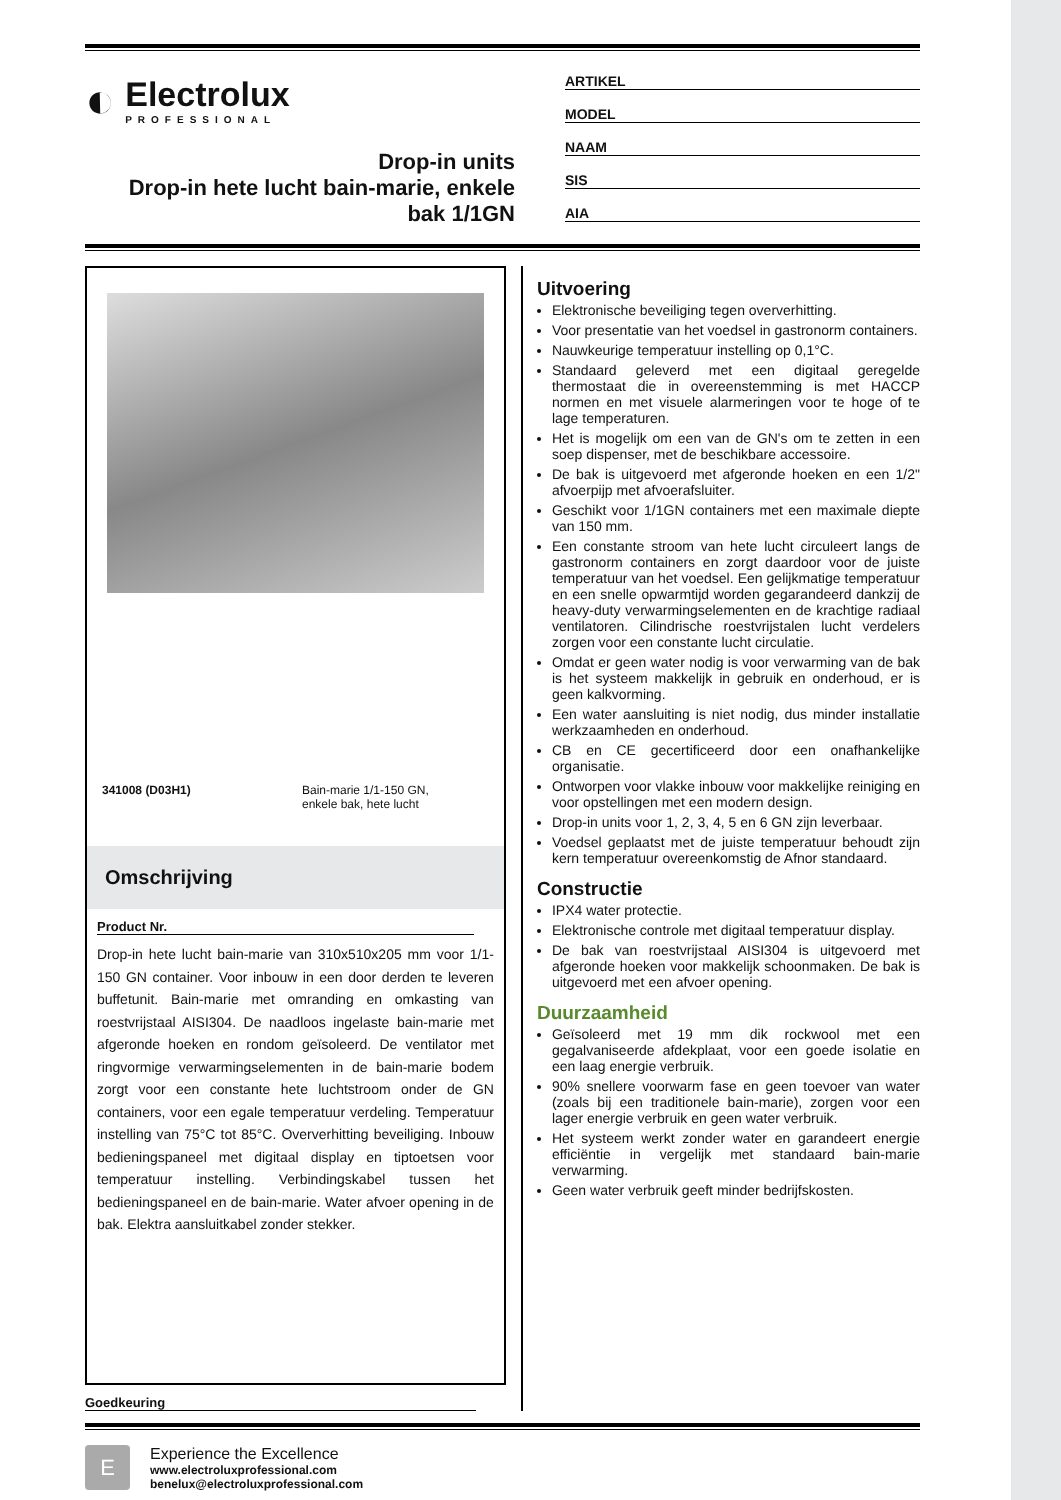◐
Electrolux
PROFESSIONAL
Drop-in units
Drop-in hete lucht bain-marie, enkele bak 1/1GN
ARTIKEL
MODEL
NAAM
SIS
AIA
341008 (D03H1) Bain-marie 1/1-150 GN,
enkele bak, hete lucht
Omschrijving
Product Nr.
Drop-in hete lucht bain-marie van 310x510x205 mm voor 1/1-150 GN container. Voor inbouw in een door derden te leveren buffetunit. Bain-marie met omranding en omkasting van roestvrijstaal AISI304. De naadloos ingelaste bain-marie met afgeronde hoeken en rondom geïsoleerd. De ventilator met ringvormige verwarmingselementen in de bain-marie bodem zorgt voor een constante hete luchtstroom onder de GN containers, voor een egale temperatuur verdeling. Temperatuur instelling van 75°C tot 85°C. Oververhitting beveiliging. Inbouw bedieningspaneel met digitaal display en tiptoetsen voor temperatuur instelling. Verbindingskabel tussen het bedieningspaneel en de bain-marie. Water afvoer opening in de bak. Elektra aansluitkabel zonder stekker.
Goedkeuring
Uitvoering
Elektronische beveiliging tegen oververhitting.
Voor presentatie van het voedsel in gastronorm containers.
Nauwkeurige temperatuur instelling op 0,1°C.
Standaard geleverd met een digitaal geregelde thermostaat die in overeenstemming is met HACCP normen en met visuele alarmeringen voor te hoge of te lage temperaturen.
Het is mogelijk om een van de GN's om te zetten in een soep dispenser, met de beschikbare accessoire.
De bak is uitgevoerd met afgeronde hoeken en een 1/2" afvoerpijp met afvoerafsluiter.
Geschikt voor 1/1GN containers met een maximale diepte van 150 mm.
Een constante stroom van hete lucht circuleert langs de gastronorm containers en zorgt daardoor voor de juiste temperatuur van het voedsel. Een gelijkmatige temperatuur en een snelle opwarmtijd worden gegarandeerd dankzij de heavy-duty verwarmingselementen en de krachtige radiaal ventilatoren. Cilindrische roestvrijstalen lucht verdelers zorgen voor een constante lucht circulatie.
Omdat er geen water nodig is voor verwarming van de bak is het systeem makkelijk in gebruik en onderhoud, er is geen kalkvorming.
Een water aansluiting is niet nodig, dus minder installatie werkzaamheden en onderhoud.
CB en CE gecertificeerd door een onafhankelijke organisatie.
Ontworpen voor vlakke inbouw voor makkelijke reiniging en voor opstellingen met een modern design.
Drop-in units voor 1, 2, 3, 4, 5 en 6 GN zijn leverbaar.
Voedsel geplaatst met de juiste temperatuur behoudt zijn kern temperatuur overeenkomstig de Afnor standaard.
Constructie
IPX4 water protectie.
Elektronische controle met digitaal temperatuur display.
De bak van roestvrijstaal AISI304 is uitgevoerd met afgeronde hoeken voor makkelijk schoonmaken. De bak is uitgevoerd met een afvoer opening.
Duurzaamheid
Geïsoleerd met 19 mm dik rockwool met een gegalvaniseerde afdekplaat, voor een goede isolatie en een laag energie verbruik.
90% snellere voorwarm fase en geen toevoer van water (zoals bij een traditionele bain-marie), zorgen voor een lager energie verbruik en geen water verbruik.
Het systeem werkt zonder water en garandeert energie efficiëntie in vergelijk met standaard bain-marie verwarming.
Geen water verbruik geeft minder bedrijfskosten.
E
Experience the Excellence
www.electroluxprofessional.com
benelux@electroluxprofessional.com